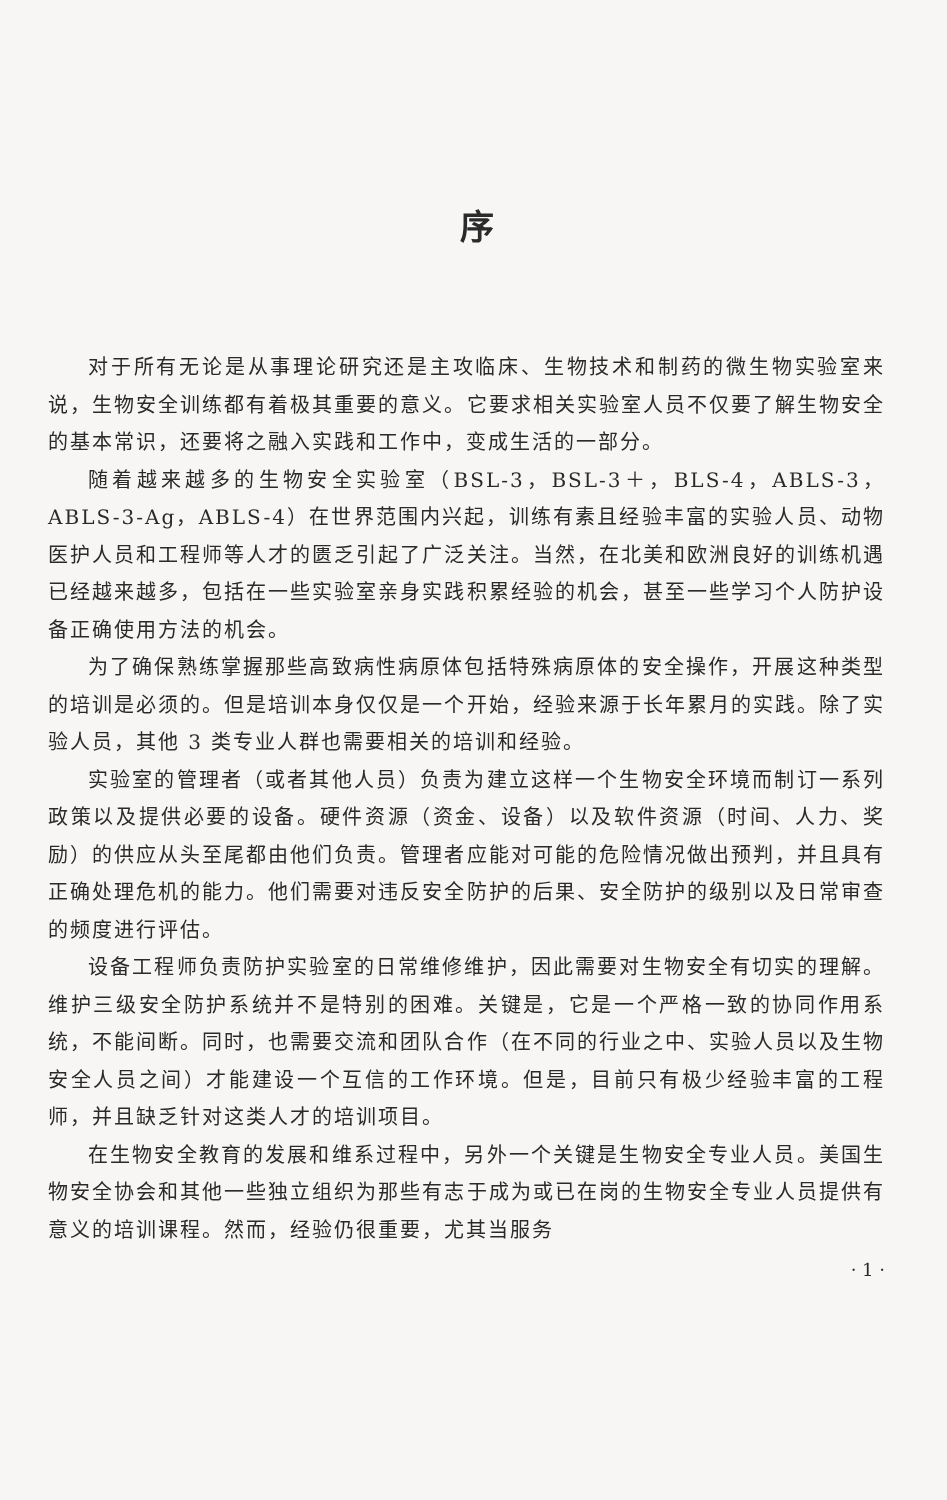序
对于所有无论是从事理论研究还是主攻临床、生物技术和制药的微生物实验室来说，生物安全训练都有着极其重要的意义。它要求相关实验室人员不仅要了解生物安全的基本常识，还要将之融入实践和工作中，变成生活的一部分。
随着越来越多的生物安全实验室（BSL-3，BSL-3＋，BLS-4，ABLS-3，ABLS-3-Ag，ABLS-4）在世界范围内兴起，训练有素且经验丰富的实验人员、动物医护人员和工程师等人才的匮乏引起了广泛关注。当然，在北美和欧洲良好的训练机遇已经越来越多，包括在一些实验室亲身实践积累经验的机会，甚至一些学习个人防护设备正确使用方法的机会。
为了确保熟练掌握那些高致病性病原体包括特殊病原体的安全操作，开展这种类型的培训是必须的。但是培训本身仅仅是一个开始，经验来源于长年累月的实践。除了实验人员，其他 3 类专业人群也需要相关的培训和经验。
实验室的管理者（或者其他人员）负责为建立这样一个生物安全环境而制订一系列政策以及提供必要的设备。硬件资源（资金、设备）以及软件资源（时间、人力、奖励）的供应从头至尾都由他们负责。管理者应能对可能的危险情况做出预判，并且具有正确处理危机的能力。他们需要对违反安全防护的后果、安全防护的级别以及日常审查的频度进行评估。
设备工程师负责防护实验室的日常维修维护，因此需要对生物安全有切实的理解。维护三级安全防护系统并不是特别的困难。关键是，它是一个严格一致的协同作用系统，不能间断。同时，也需要交流和团队合作（在不同的行业之中、实验人员以及生物安全人员之间）才能建设一个互信的工作环境。但是，目前只有极少经验丰富的工程师，并且缺乏针对这类人才的培训项目。
在生物安全教育的发展和维系过程中，另外一个关键是生物安全专业人员。美国生物安全协会和其他一些独立组织为那些有志于成为或已在岗的生物安全专业人员提供有意义的培训课程。然而，经验仍很重要，尤其当服务
· 1 ·